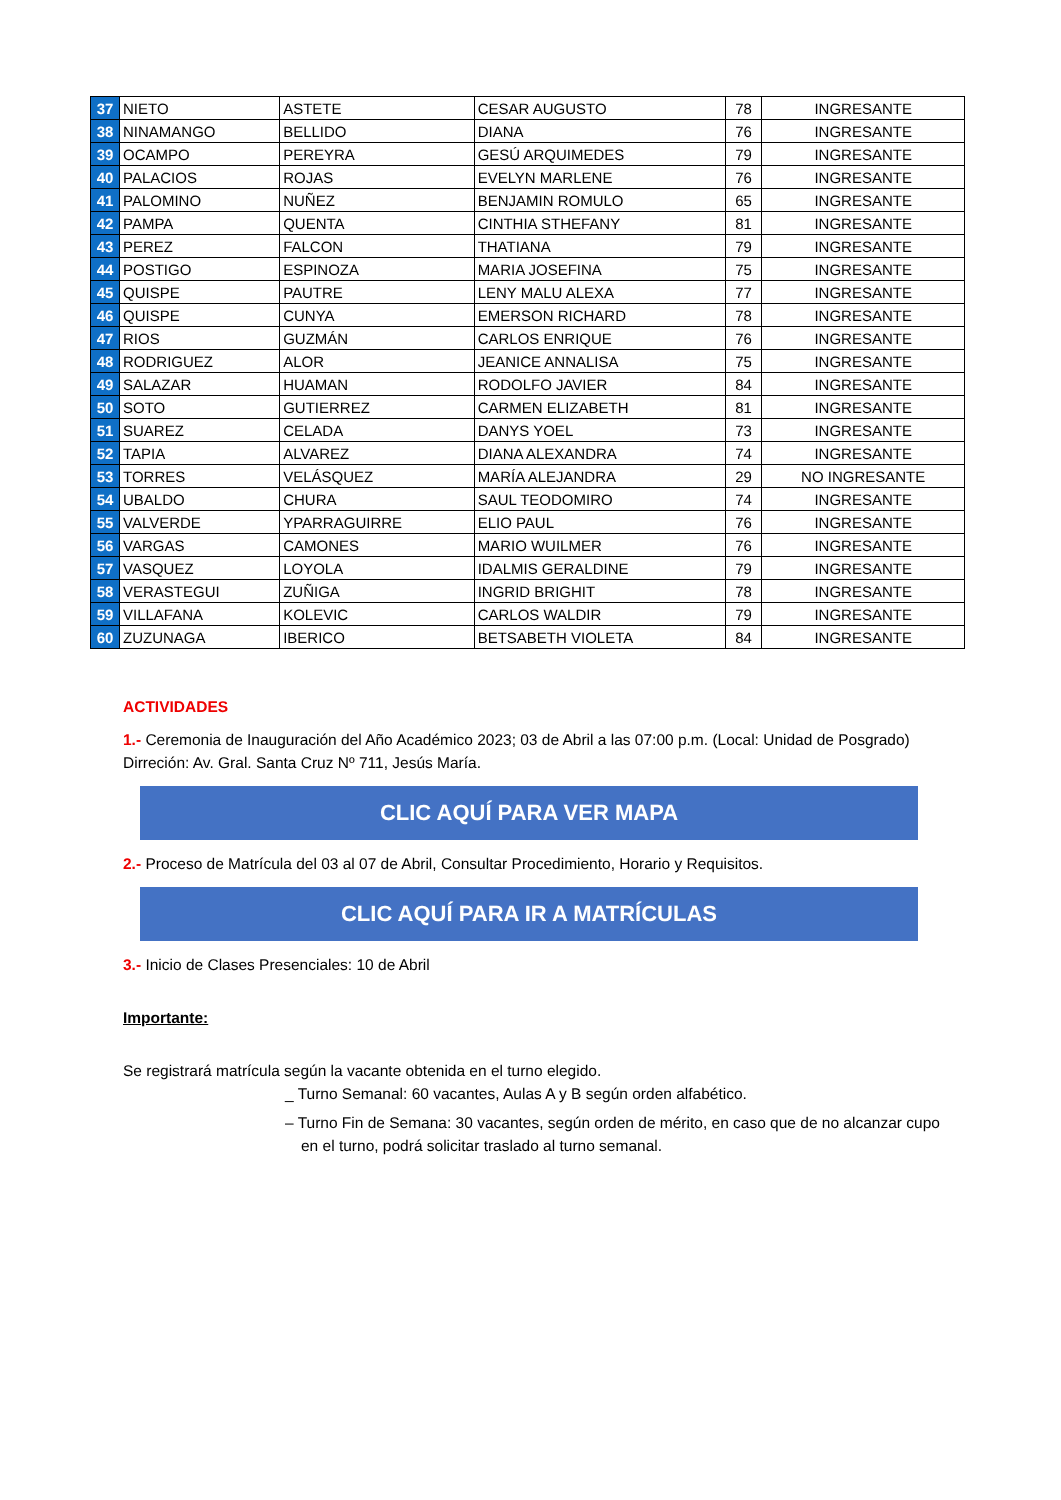| 37 | NIETO | ASTETE | CESAR AUGUSTO | 78 | INGRESANTE |
| 38 | NINAMANGO | BELLIDO | DIANA | 76 | INGRESANTE |
| 39 | OCAMPO | PEREYRA | GESÚ ARQUIMEDES | 79 | INGRESANTE |
| 40 | PALACIOS | ROJAS | EVELYN MARLENE | 76 | INGRESANTE |
| 41 | PALOMINO | NUÑEZ | BENJAMIN ROMULO | 65 | INGRESANTE |
| 42 | PAMPA | QUENTA | CINTHIA STHEFANY | 81 | INGRESANTE |
| 43 | PEREZ | FALCON | THATIANA | 79 | INGRESANTE |
| 44 | POSTIGO | ESPINOZA | MARIA JOSEFINA | 75 | INGRESANTE |
| 45 | QUISPE | PAUTRE | LENY MALU ALEXA | 77 | INGRESANTE |
| 46 | QUISPE | CUNYA | EMERSON RICHARD | 78 | INGRESANTE |
| 47 | RIOS | GUZMÁN | CARLOS ENRIQUE | 76 | INGRESANTE |
| 48 | RODRIGUEZ | ALOR | JEANICE ANNALISA | 75 | INGRESANTE |
| 49 | SALAZAR | HUAMAN | RODOLFO JAVIER | 84 | INGRESANTE |
| 50 | SOTO | GUTIERREZ | CARMEN ELIZABETH | 81 | INGRESANTE |
| 51 | SUAREZ | CELADA | DANYS YOEL | 73 | INGRESANTE |
| 52 | TAPIA | ALVAREZ | DIANA ALEXANDRA | 74 | INGRESANTE |
| 53 | TORRES | VELÁSQUEZ | MARÍA ALEJANDRA | 29 | NO INGRESANTE |
| 54 | UBALDO | CHURA | SAUL TEODOMIRO | 74 | INGRESANTE |
| 55 | VALVERDE | YPARRAGUIRRE | ELIO PAUL | 76 | INGRESANTE |
| 56 | VARGAS | CAMONES | MARIO WUILMER | 76 | INGRESANTE |
| 57 | VASQUEZ | LOYOLA | IDALMIS GERALDINE | 79 | INGRESANTE |
| 58 | VERASTEGUI | ZUÑIGA | INGRID BRIGHIT | 78 | INGRESANTE |
| 59 | VILLAFANA | KOLEVIC | CARLOS WALDIR | 79 | INGRESANTE |
| 60 | ZUZUNAGA | IBERICO | BETSABETH VIOLETA | 84 | INGRESANTE |
ACTIVIDADES
1.- Ceremonia de Inauguración del Año Académico 2023; 03 de Abril a las 07:00 p.m. (Local: Unidad de Posgrado) Dirreción: Av. Gral. Santa Cruz Nº 711, Jesús María.
CLIC AQUÍ PARA VER MAPA
2.- Proceso de Matrícula del 03 al 07 de Abril, Consultar Procedimiento, Horario y Requisitos.
CLIC AQUÍ PARA IR A MATRÍCULAS
3.- Inicio de Clases Presenciales: 10 de Abril
Importante:
Se registrará matrícula según la vacante obtenida en el turno elegido.
_ Turno Semanal: 60 vacantes, Aulas A y B según orden alfabético.
– Turno Fin de Semana: 30 vacantes, según orden de mérito, en caso que de no alcanzar cupo en el turno, podrá solicitar traslado al turno semanal.